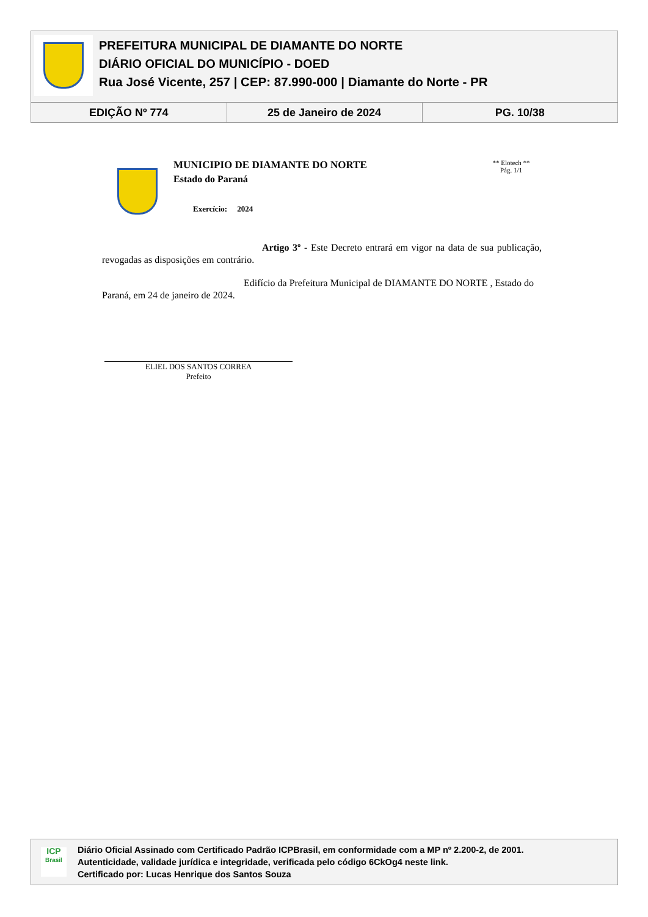PREFEITURA MUNICIPAL DE DIAMANTE DO NORTE
DIÁRIO OFICIAL DO MUNICÍPIO - DOED
Rua José Vicente, 257 | CEP: 87.990-000 | Diamante do Norte - PR
| EDIÇÃO Nº 774 | 25 de Janeiro de 2024 | PG. 10/38 |
MUNICIPIO DE DIAMANTE DO NORTE
Estado do Paraná
Exercício: 2024
** Elotech **
Pág. 1/1
Artigo 3º - Este Decreto entrará em vigor na data de sua publicação, revogadas as disposições em contrário.
Edifício da Prefeitura Municipal de DIAMANTE DO NORTE , Estado do Paraná, em 24 de janeiro de 2024.
ELIEL DOS SANTOS CORREA
Prefeito
ICP
Brasil
Diário Oficial Assinado com Certificado Padrão ICPBrasil, em conformidade com a MP nº 2.200-2, de 2001.
Autenticidade, validade jurídica e integridade, verificada pelo código 6CkOg4 neste link.
Certificado por: Lucas Henrique dos Santos Souza